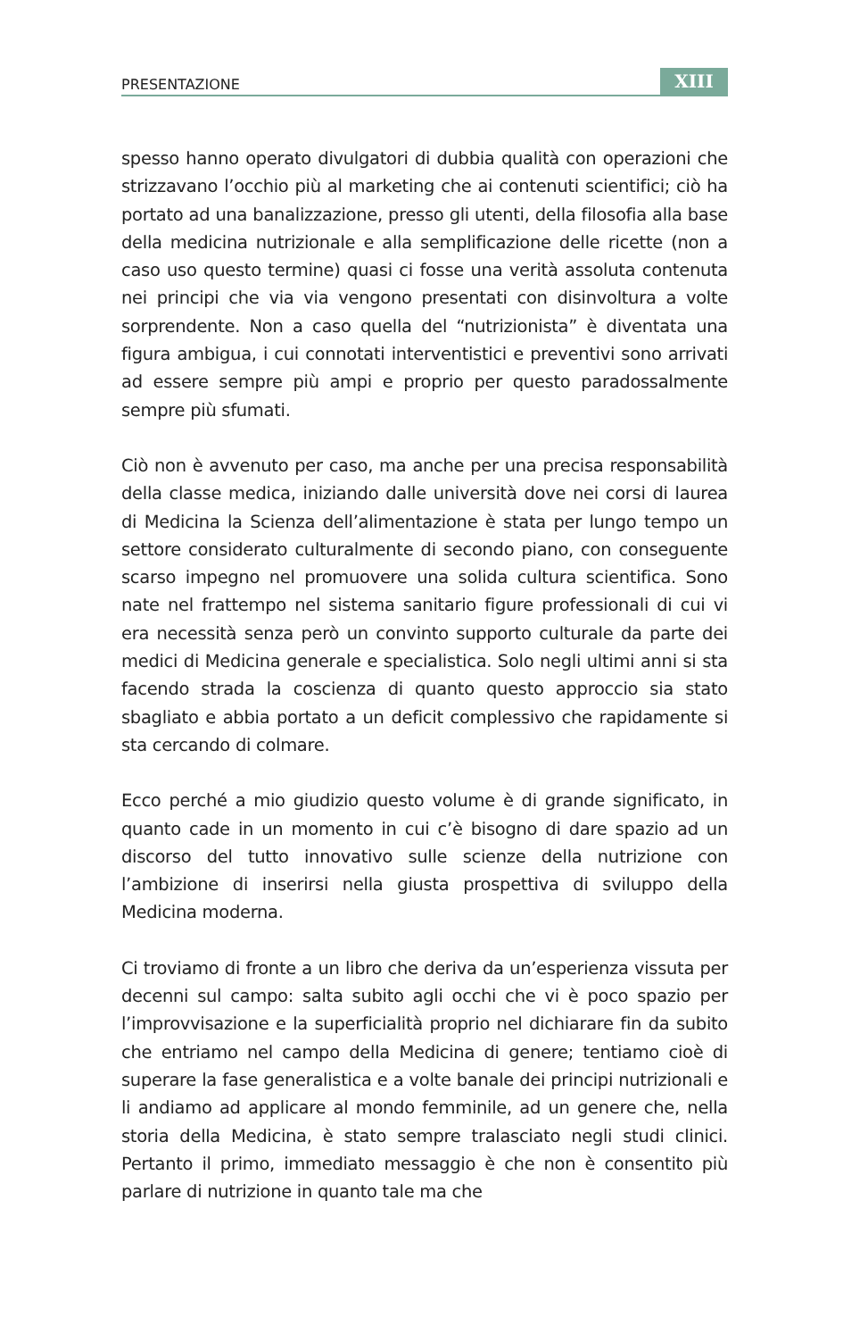PRESENTAZIONE XIII
spesso hanno operato divulgatori di dubbia qualità con operazioni che strizzavano l’occhio più al marketing che ai contenuti scientifici; ciò ha portato ad una banalizzazione, presso gli utenti, della filosofia alla base della medicina nutrizionale e alla semplificazione delle ricette (non a caso uso questo termine) quasi ci fosse una verità assoluta contenuta nei principi che via via vengono presentati con disinvoltura a volte sorprendente. Non a caso quella del “nutrizionista” è diventata una figura ambigua, i cui connotati interventistici e preventivi sono arrivati ad essere sempre più ampi e proprio per questo paradossalmente sempre più sfumati.
Ciò non è avvenuto per caso, ma anche per una precisa responsabilità della classe medica, iniziando dalle università dove nei corsi di laurea di Medicina la Scienza dell’alimentazione è stata per lungo tempo un settore considerato culturalmente di secondo piano, con conseguente scarso impegno nel promuovere una solida cultura scientifica. Sono nate nel frattempo nel sistema sanitario figure professionali di cui vi era necessità senza però un convinto supporto culturale da parte dei medici di Medicina generale e specialistica. Solo negli ultimi anni si sta facendo strada la coscienza di quanto questo approccio sia stato sbagliato e abbia portato a un deficit complessivo che rapidamente si sta cercando di colmare.
Ecco perché a mio giudizio questo volume è di grande significato, in quanto cade in un momento in cui c’è bisogno di dare spazio ad un discorso del tutto innovativo sulle scienze della nutrizione con l’ambizione di inserirsi nella giusta prospettiva di sviluppo della Medicina moderna.
Ci troviamo di fronte a un libro che deriva da un’esperienza vissuta per decenni sul campo: salta subito agli occhi che vi è poco spazio per l’improvvisazione e la superficialità proprio nel dichiarare fin da subito che entriamo nel campo della Medicina di genere; tentiamo cioè di superare la fase generalistica e a volte banale dei principi nutrizionali e li andiamo ad applicare al mondo femminile, ad un genere che, nella storia della Medicina, è stato sempre tralasciato negli studi clinici. Pertanto il primo, immediato messaggio è che non è consentito più parlare di nutrizione in quanto tale ma che